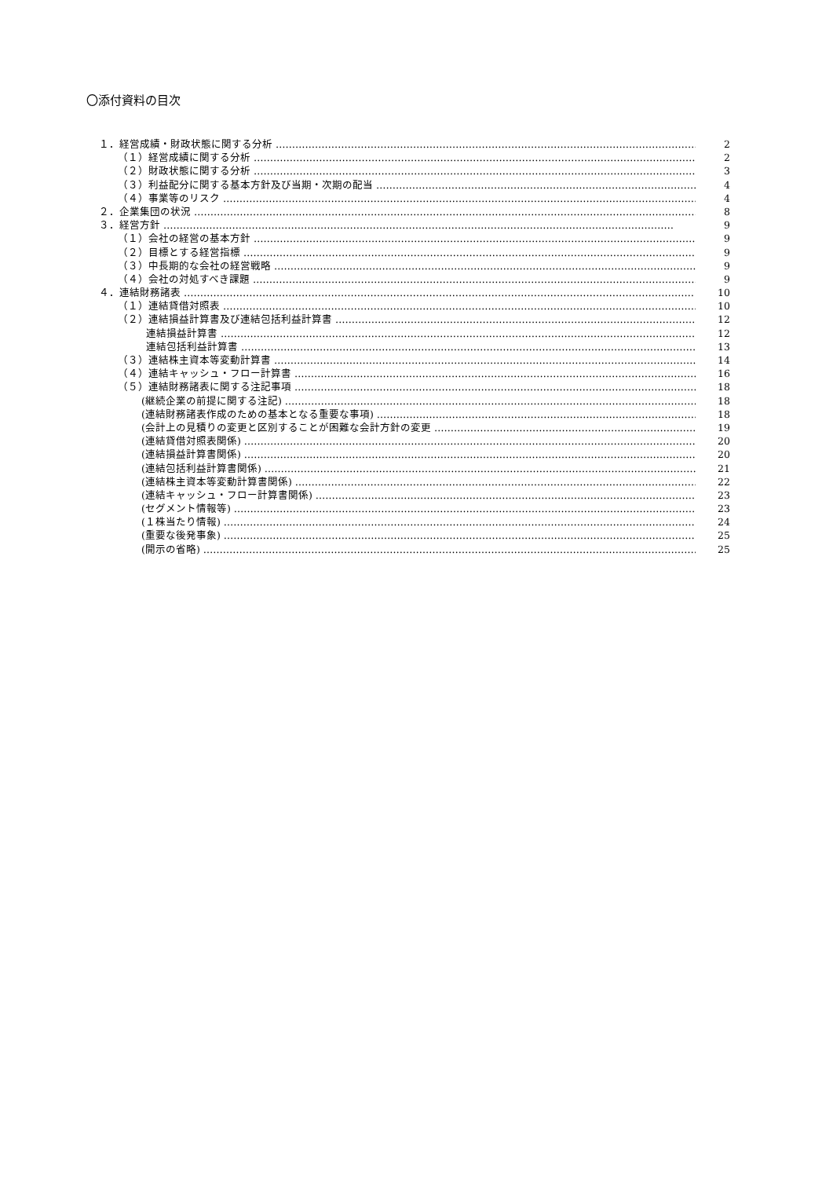〇添付資料の目次
１．経営成績・財政状態に関する分析 2
（１）経営成績に関する分析 2
（２）財政状態に関する分析 3
（３）利益配分に関する基本方針及び当期・次期の配当 4
（４）事業等のリスク 4
２．企業集団の状況 8
３．経営方針 9
（１）会社の経営の基本方針 9
（２）目標とする経営指標 9
（３）中長期的な会社の経営戦略 9
（４）会社の対処すべき課題 9
４．連結財務諸表 10
（１）連結貸借対照表 10
（２）連結損益計算書及び連結包括利益計算書 12
連結損益計算書 12
連結包括利益計算書 13
（３）連結株主資本等変動計算書 14
（４）連結キャッシュ・フロー計算書 16
（５）連結財務諸表に関する注記事項 18
(継続企業の前提に関する注記) 18
(連結財務諸表作成のための基本となる重要な事項) 18
(会計上の見積りの変更と区別することが困難な会計方針の変更 19
(連結貸借対照表関係) 20
(連結損益計算書関係) 20
(連結包括利益計算書関係) 21
(連結株主資本等変動計算書関係) 22
(連結キャッシュ・フロー計算書関係) 23
(セグメント情報等) 23
(１株当たり情報) 24
(重要な後発事象) 25
(開示の省略) 25